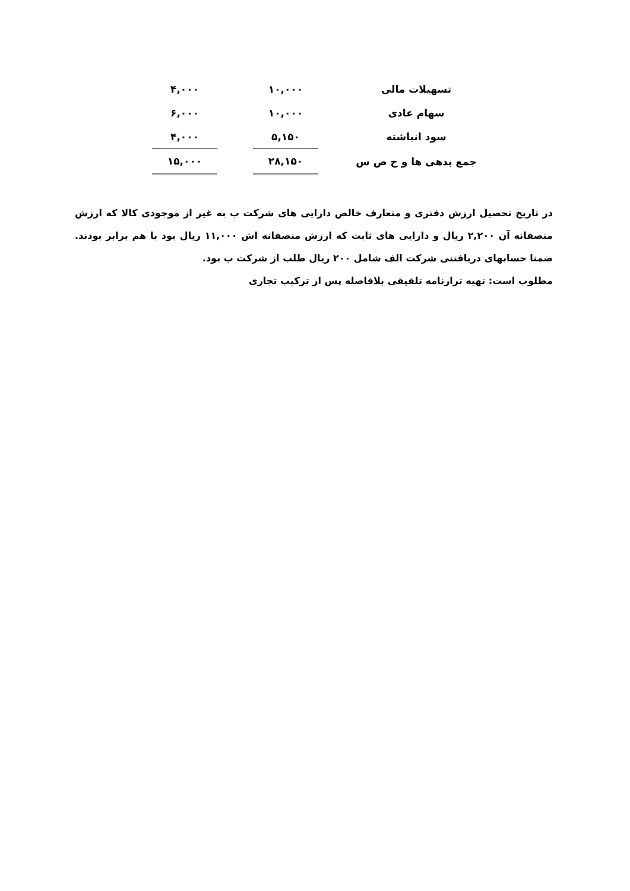| تسهیلات مالی | | ۱۰,۰۰۰ | | ۴,۰۰۰ |
| سهام عادی | | ۱۰,۰۰۰ | | ۶,۰۰۰ |
| سود انباشته | | ۵,۱۵۰ | | ۴,۰۰۰ |
| جمع بدهی ها و ح ص س | | ۲۸,۱۵۰ | | ۱۵,۰۰۰ |
در تاریخ تحصیل ارزش دفتری و متعارف خالص دارایی های شرکت ب به غیر از موجودی کالا که ارزش منصفانه آن ۲,۲۰۰ ریال و دارایی های ثابت که ارزش منصفانه اش ۱۱,۰۰۰ ریال بود با هم برابر بودند. ضمنا حسابهای دریافتنی شرکت الف شامل ۲۰۰ ریال طلب از شرکت ب بود.
مطلوب است: تهیه ترازنامه تلفیقی بلافاصله پس از ترکیب تجاری